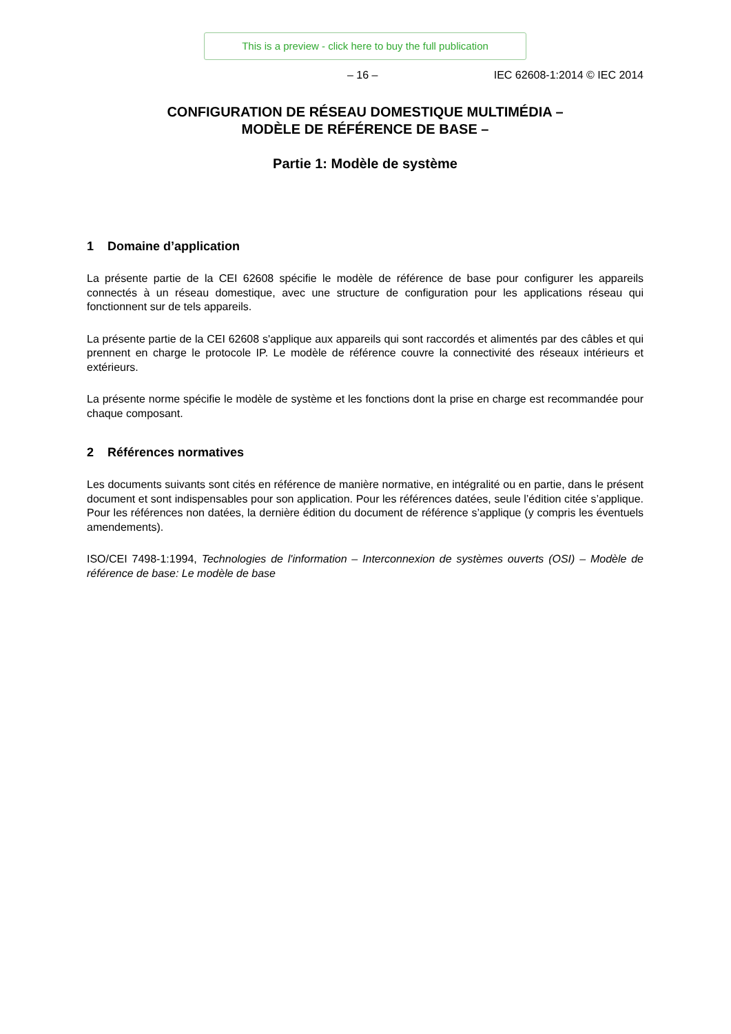This is a preview - click here to buy the full publication
– 16 – IEC 62608-1:2014 © IEC 2014
CONFIGURATION DE RÉSEAU DOMESTIQUE MULTIMÉDIA –
MODÈLE DE RÉFÉRENCE DE BASE –
Partie 1: Modèle de système
1 Domaine d’application
La présente partie de la CEI 62608 spécifie le modèle de référence de base pour configurer les appareils connectés à un réseau domestique, avec une structure de configuration pour les applications réseau qui fonctionnent sur de tels appareils.
La présente partie de la CEI 62608 s'applique aux appareils qui sont raccordés et alimentés par des câbles et qui prennent en charge le protocole IP. Le modèle de référence couvre la connectivité des réseaux intérieurs et extérieurs.
La présente norme spécifie le modèle de système et les fonctions dont la prise en charge est recommandée pour chaque composant.
2 Références normatives
Les documents suivants sont cités en référence de manière normative, en intégralité ou en partie, dans le présent document et sont indispensables pour son application. Pour les références datées, seule l’édition citée s’applique. Pour les références non datées, la dernière édition du document de référence s’applique (y compris les éventuels amendements).
ISO/CEI 7498-1:1994, Technologies de l'information – Interconnexion de systèmes ouverts (OSI) – Modèle de référence de base: Le modèle de base